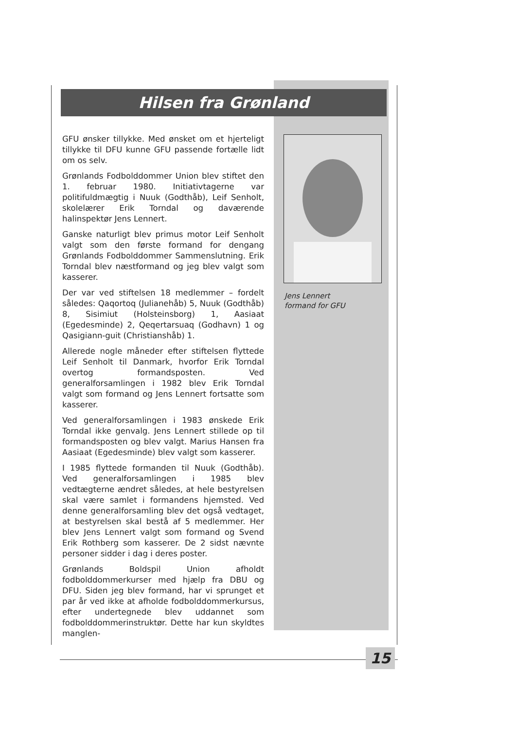Hilsen fra Grønland
GFU ønsker tillykke. Med ønsket om et hjerteligt tillykke til DFU kunne GFU passende fortælle lidt om os selv.
Grønlands Fodbolddommer Union blev stiftet den 1. februar 1980. Initiativtagerne var politifuldmægtig i Nuuk (Godthåb), Leif Senholt, skolelærer Erik Torndal og daværende halinspektør Jens Lennert.
Ganske naturligt blev primus motor Leif Senholt valgt som den første formand for dengang Grønlands Fodbolddommer Sammenslutning. Erik Torndal blev næstformand og jeg blev valgt som kasserer.
Der var ved stiftelsen 18 medlemmer – fordelt således: Qaqortoq (Julianehåb) 5, Nuuk (Godthåb) 8, Sisimiut (Holsteinsborg) 1, Aasiaat (Egedesminde) 2, Qeqertarsuaq (Godhavn) 1 og Qasigiann-guit (Christianshåb) 1.
Allerede nogle måneder efter stiftelsen flyttede Leif Senholt til Danmark, hvorfor Erik Torndal overtog formandsposten. Ved generalforsamlingen i 1982 blev Erik Torndal valgt som formand og Jens Lennert fortsatte som kasserer.
Ved generalforsamlingen i 1983 ønskede Erik Torndal ikke genvalg. Jens Lennert stillede op til formandsposten og blev valgt. Marius Hansen fra Aasiaat (Egedesminde) blev valgt som kasserer.
I 1985 flyttede formanden til Nuuk (Godthåb). Ved generalforsamlingen i 1985 blev vedtægterne ændret således, at hele bestyrelsen skal være samlet i formandens hjemsted. Ved denne generalforsamling blev det også vedtaget, at bestyrelsen skal bestå af 5 medlemmer. Her blev Jens Lennert valgt som formand og Svend Erik Rothberg som kasserer. De 2 sidst nævnte personer sidder i dag i deres poster.
Grønlands Boldspil Union afholdt fodbolddommerkurser med hjælp fra DBU og DFU. Siden jeg blev formand, har vi sprunget et par år ved ikke at afholde fodbolddommerkursus, efter undertegnede blev uddannet som fodbolddommerinstruktør. Dette har kun skyldtes manglen-
Jens Lennert
formand for GFU
15